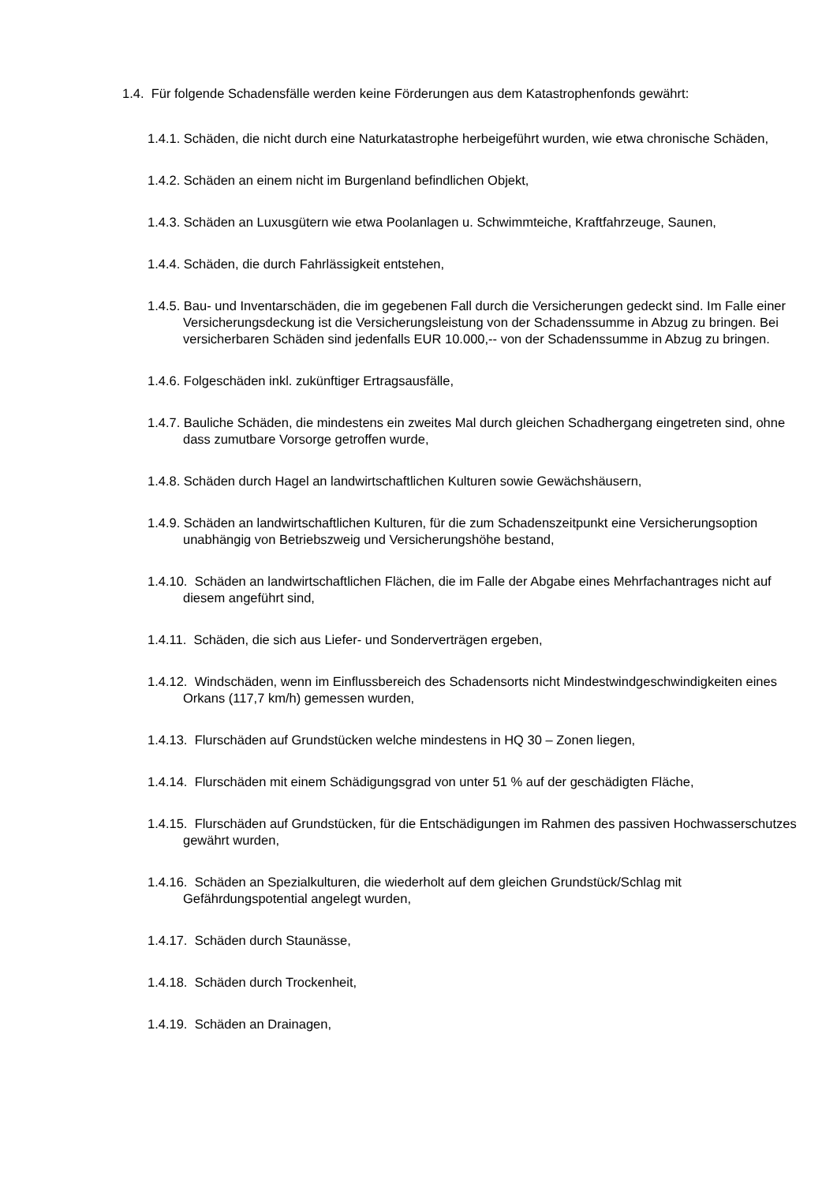1.4. Für folgende Schadensfälle werden keine Förderungen aus dem Katastrophenfonds gewährt:
1.4.1. Schäden, die nicht durch eine Naturkatastrophe herbeigeführt wurden, wie etwa chronische Schäden,
1.4.2. Schäden an einem nicht im Burgenland befindlichen Objekt,
1.4.3. Schäden an Luxusgütern wie etwa Poolanlagen u. Schwimmteiche, Kraftfahrzeuge, Saunen,
1.4.4. Schäden, die durch Fahrlässigkeit entstehen,
1.4.5. Bau- und Inventarschäden, die im gegebenen Fall durch die Versicherungen gedeckt sind. Im Falle einer Versicherungsdeckung ist die Versicherungsleistung von der Schadenssumme in Abzug zu bringen. Bei versicherbaren Schäden sind jedenfalls EUR 10.000,-- von der Schadenssumme in Abzug zu bringen.
1.4.6. Folgeschäden inkl. zukünftiger Ertragsausfälle,
1.4.7. Bauliche Schäden, die mindestens ein zweites Mal durch gleichen Schadhergang eingetreten sind, ohne dass zumutbare Vorsorge getroffen wurde,
1.4.8. Schäden durch Hagel an landwirtschaftlichen Kulturen sowie Gewächshäusern,
1.4.9. Schäden an landwirtschaftlichen Kulturen, für die zum Schadenszeitpunkt eine Versicherungsoption unabhängig von Betriebszweig und Versicherungshöhe bestand,
1.4.10. Schäden an landwirtschaftlichen Flächen, die im Falle der Abgabe eines Mehrfachantrages nicht auf diesem angeführt sind,
1.4.11. Schäden, die sich aus Liefer- und Sonderverträgen ergeben,
1.4.12. Windschäden, wenn im Einflussbereich des Schadensorts nicht Mindestwindgeschwindigkeiten eines Orkans (117,7 km/h) gemessen wurden,
1.4.13. Flurschäden auf Grundstücken welche mindestens in HQ 30 – Zonen liegen,
1.4.14. Flurschäden mit einem Schädigungsgrad von unter 51 % auf der geschädigten Fläche,
1.4.15. Flurschäden auf Grundstücken, für die Entschädigungen im Rahmen des passiven Hochwasserschutzes gewährt wurden,
1.4.16. Schäden an Spezialkulturen, die wiederholt auf dem gleichen Grundstück/Schlag mit Gefährdungspotential angelegt wurden,
1.4.17. Schäden durch Staunässe,
1.4.18. Schäden durch Trockenheit,
1.4.19. Schäden an Drainagen,